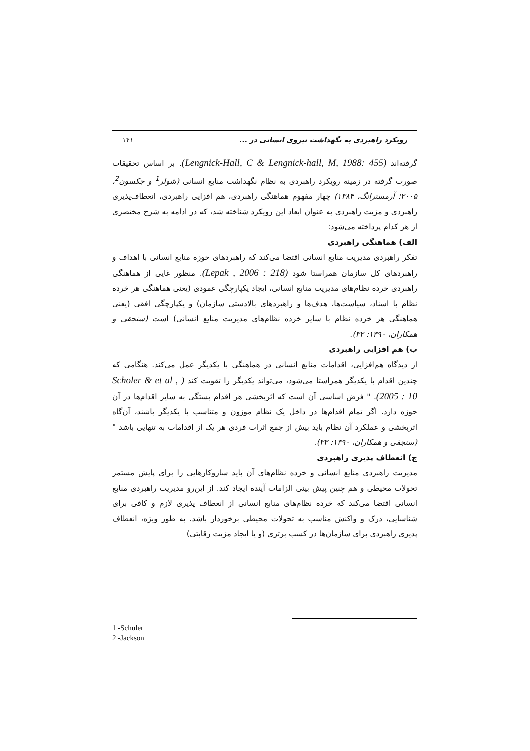رویکرد راهبردی به نگهداشت نیروی انسانی در ... ۱۴۱
گرفته‌اند (Lengnick-Hall, C & Lengnick-hall, M, 1988: 455). بر اساس تحقیقات صورت گرفته در زمینه رویکرد راهبردی به نظام نگهداشت منابع انسانی (شولر<sup>1</sup> و جکسون<sup>2</sup>، ۲۰۰۵؛ آرمسترانگ، ۱۳۸۴) چهار مفهوم هماهنگی راهبردی، هم افزایی راهبردی، انعطاف‌پذیری راهبردی و مزیت راهبردی به عنوان ابعاد این رویکرد شناخته شد، که در ادامه به شرح مختصری از هر کدام پرداخته می‌شود:
الف) هماهنگی راهبردی
تفکر راهبردی مدیریت منابع انسانی اقتضا می‌کند که راهبردهای حوزه منابع انسانی با اهداف و راهبردهای کل سازمان همراستا شود (Lepak , 2006 : 218). منظور غایی از هماهنگی راهبردی خرده نظام‌های مدیریت منابع انسانی، ایجاد یکپارچگی عمودی (یعنی هماهنگی هر خرده نظام با اسناد، سیاست‌ها، هدف‌ها و راهبردهای بالادستی سازمان) و یکپارچگی افقی (یعنی هماهنگی هر خرده نظام با سایر خرده نظام‌های مدیریت منابع انسانی) است (سنجقی و همکاران، ۱۳۹۰: ۳۲).
ب) هم افزایی راهبردی
از دیدگاه هم‌افزایی، اقدامات منابع انسانی در هماهنگی با یکدیگر عمل می‌کند. هنگامی که چندین اقدام با یکدیگر همراستا می‌شود، می‌تواند یکدیگر را تقویت کند ( Scholer & et al , 2005 : 10). " فرض اساسی آن است که اثربخشی هر اقدام بستگی به سایر اقدام‌ها در آن حوزه دارد. اگر تمام اقدام‌ها در داخل یک نظام موزون و متناسب با یکدیگر باشند، آن‌گاه اثربخشی و عملکرد آن نظام باید بیش از جمع اثرات فردی هر یک از اقدامات به تنهایی باشد " (سنجقی و همکاران، ۱۳۹۰: ۳۳).
ج) انعطاف پذیری راهبردی
مدیریت راهبردی منابع انسانی و خرده نظام‌های آن باید سازوکارهایی را برای پایش مستمر تحولات محیطی و هم چنین پیش بینی الزامات آینده ایجاد کند. از این‌رو مدیریت راهبردی منابع انسانی اقتضا می‌کند که خرده نظام‌های منابع انسانی از انعطاف پذیری لازم و کافی برای شناسایی، درک و واکنش مناسب به تحولات محیطی برخوردار باشد. به طور ویژه، انعطاف پذیری راهبردی برای سازمان‌ها در کسب برتری (و یا ایجاد مزیت رقابتی)
1 -Schuler
2 -Jackson